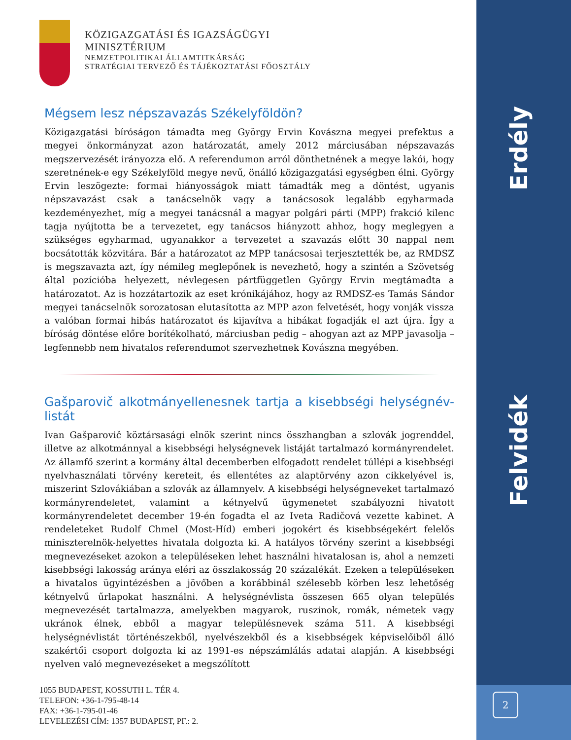Erdély
Felvidék
2
KÖZIGAZGATÁSI ÉS IGAZSÁGÜGYI
MINISZTÉRIUM
NEMZETPOLITIKAI ÁLLAMTITKÁRSÁG
STRATÉGIAI TERVEZŐ ÉS TÁJÉKOZTATÁSI FŐOSZTÁLY
Mégsem lesz népszavazás Székelyföldön?
Közigazgatási bíróságon támadta meg György Ervin Kovászna megyei prefektus a megyei önkormányzat azon határozatát, amely 2012 márciusában népszavazás megszervezését irányozza elő. A referendumon arról dönthetnének a megye lakói, hogy szeretnének-e egy Székelyföld megye nevű, önálló közigazgatási egységben élni. György Ervin leszögezte: formai hiányosságok miatt támadták meg a döntést, ugyanis népszavazást csak a tanácselnök vagy a tanácsosok legalább egyharmada kezdeményezhet, míg a megyei tanácsnál a magyar polgári párti (MPP) frakció kilenc tagja nyújtotta be a tervezetet, egy tanácsos hiányzott ahhoz, hogy meglegyen a szükséges egyharmad, ugyanakkor a tervezetet a szavazás előtt 30 nappal nem bocsátották közvitára. Bár a határozatot az MPP tanácsosai terjesztették be, az RMDSZ is megszavazta azt, így némileg meglepőnek is nevezhető, hogy a szintén a Szövetség által pozícióba helyezett, névlegesen pártfüggetlen György Ervin megtámadta a határozatot. Az is hozzátartozik az eset krónikájához, hogy az RMDSZ-es Tamás Sándor megyei tanácselnök sorozatosan elutasította az MPP azon felvetését, hogy vonják vissza a valóban formai hibás határozatot és kijavítva a hibákat fogadják el azt újra. Így a bíróság döntése előre borítékolható, márciusban pedig – ahogyan azt az MPP javasolja – legfennebb nem hivatalos referendumot szervezhetnek Kovászna megyében.
Gašparovič alkotmányellenesnek tartja a kisebbségi helységnév-listát
Ivan Gašparovič köztársasági elnök szerint nincs összhangban a szlovák jogrenddel, illetve az alkotmánnyal a kisebbségi helységnevek listáját tartalmazó kormányrendelet. Az államfő szerint a kormány által decemberben elfogadott rendelet túllépi a kisebbségi nyelvhasználati törvény kereteit, és ellentétes az alaptörvény azon cikkelyével is, miszerint Szlovákiában a szlovák az államnyelv. A kisebbségi helységneveket tartalmazó kormányrendeletet, valamint a kétnyelvű ügymenetet szabályozni hivatott kormányrendeletet december 19-én fogadta el az Iveta Radičová vezette kabinet. A rendeleteket Rudolf Chmel (Most-Híd) emberi jogokért és kisebbségekért felelős miniszterelnök-helyettes hivatala dolgozta ki. A hatályos törvény szerint a kisebbségi megnevezéseket azokon a településeken lehet használni hivatalosan is, ahol a nemzeti kisebbségi lakosság aránya eléri az összlakosság 20 százalékát. Ezeken a településeken a hivatalos ügyintézésben a jövőben a korábbinál szélesebb körben lesz lehetőség kétnyelvű űrlapokat használni. A helységnévlista összesen 665 olyan település megnevezését tartalmazza, amelyekben magyarok, ruszinok, romák, németek vagy ukránok élnek, ebből a magyar településnevek száma 511. A kisebbségi helységnévlistát történészekből, nyelvészekből és a kisebbségek képviselőiből álló szakértői csoport dolgozta ki az 1991-es népszámlálás adatai alapján. A kisebbségi nyelven való megnevezéseket a megszólított
1055 BUDAPEST, KOSSUTH L. TÉR 4.
TELEFON: +36-1-795-48-14
FAX: +36-1-795-01-46
LEVELEZÉSI CÍM: 1357 BUDAPEST, PF.: 2.